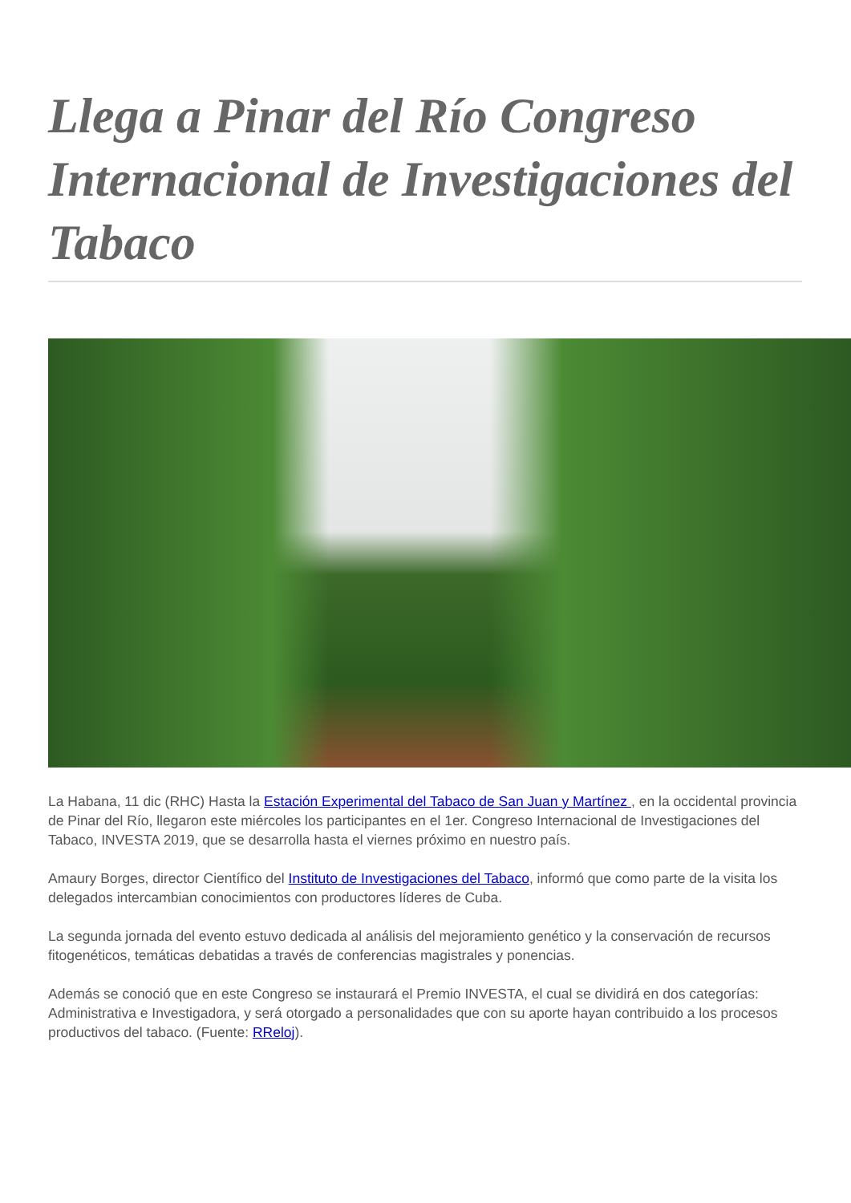Llega a Pinar del Río Congreso Internacional de Investigaciones del Tabaco
La Habana, 11 dic (RHC) Hasta la Estación Experimental del Tabaco de San Juan y Martínez , en la occidental provincia de Pinar del Río, llegaron este miércoles los participantes en el 1er. Congreso Internacional de Investigaciones del Tabaco, INVESTA 2019, que se desarrolla hasta el viernes próximo en nuestro país.
Amaury Borges, director Científico del Instituto de Investigaciones del Tabaco, informó que como parte de la visita los delegados intercambian conocimientos con productores líderes de Cuba.
La segunda jornada del evento estuvo dedicada al análisis del mejoramiento genético y la conservación de recursos fitogenéticos, temáticas debatidas a través de conferencias magistrales y ponencias.
Además se conoció que en este Congreso se instaurará el Premio INVESTA, el cual se dividirá en dos categorías: Administrativa e Investigadora, y será otorgado a personalidades que con su aporte hayan contribuido a los procesos productivos del tabaco. (Fuente: RReloj).